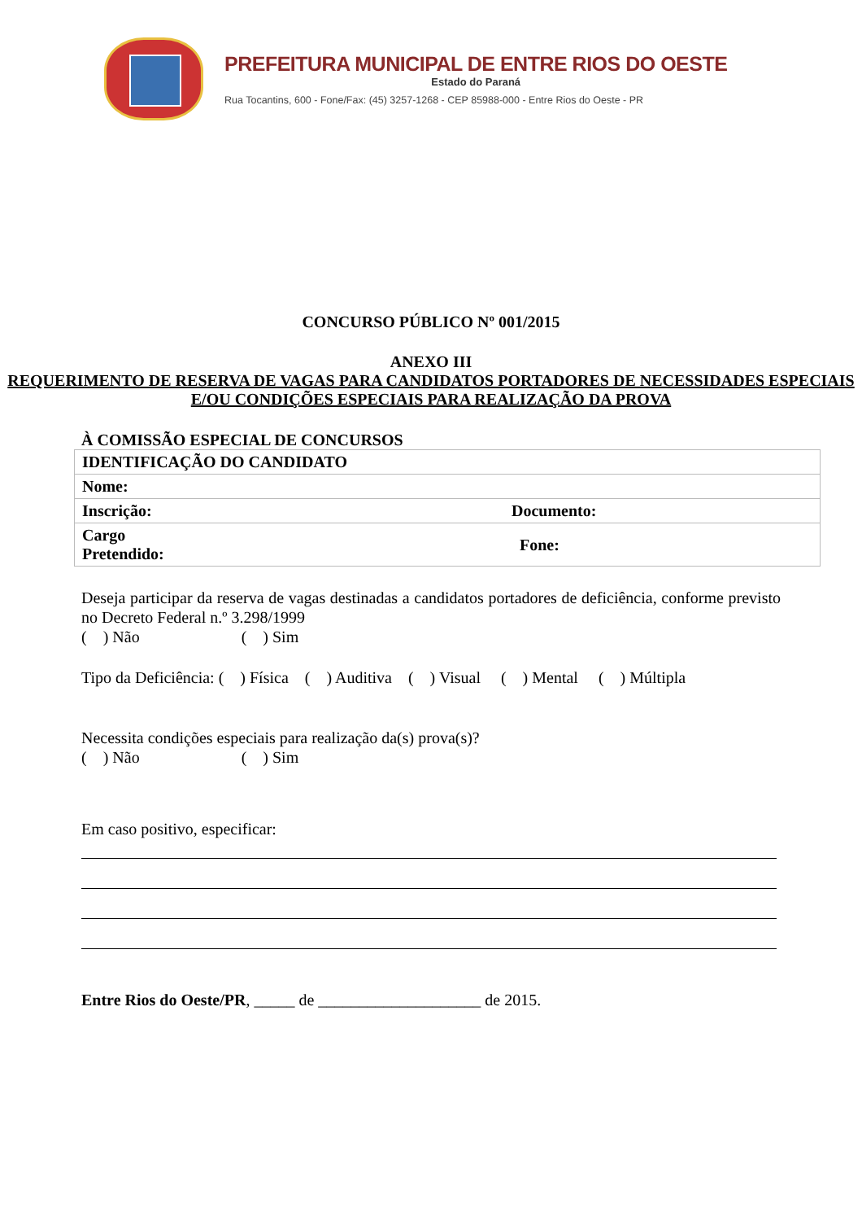PREFEITURA MUNICIPAL DE ENTRE RIOS DO OESTE
Estado do Paraná
Rua Tocantins, 600 - Fone/Fax: (45) 3257-1268 - CEP 85988-000 - Entre Rios do Oeste - PR
CONCURSO PÚBLICO Nº 001/2015
ANEXO III
REQUERIMENTO DE RESERVA DE VAGAS PARA CANDIDATOS PORTADORES DE NECESSIDADES ESPECIAIS E/OU CONDIÇÕES ESPECIAIS PARA REALIZAÇÃO DA PROVA
À COMISSÃO ESPECIAL DE CONCURSOS
| IDENTIFICAÇÃO DO CANDIDATO | |
| Nome: | |
| Inscrição: | Documento: |
| Cargo Pretendido: | Fone: |
Deseja participar da reserva de vagas destinadas a candidatos portadores de deficiência, conforme previsto no Decreto Federal n.º 3.298/1999
( ) Não ( ) Sim
Tipo da Deficiência: ( ) Física ( ) Auditiva ( ) Visual ( ) Mental ( ) Múltipla
Necessita condições especiais para realização da(s) prova(s)?
( ) Não ( ) Sim
Em caso positivo, especificar:
Entre Rios do Oeste/PR, _____ de ____________________ de 2015.